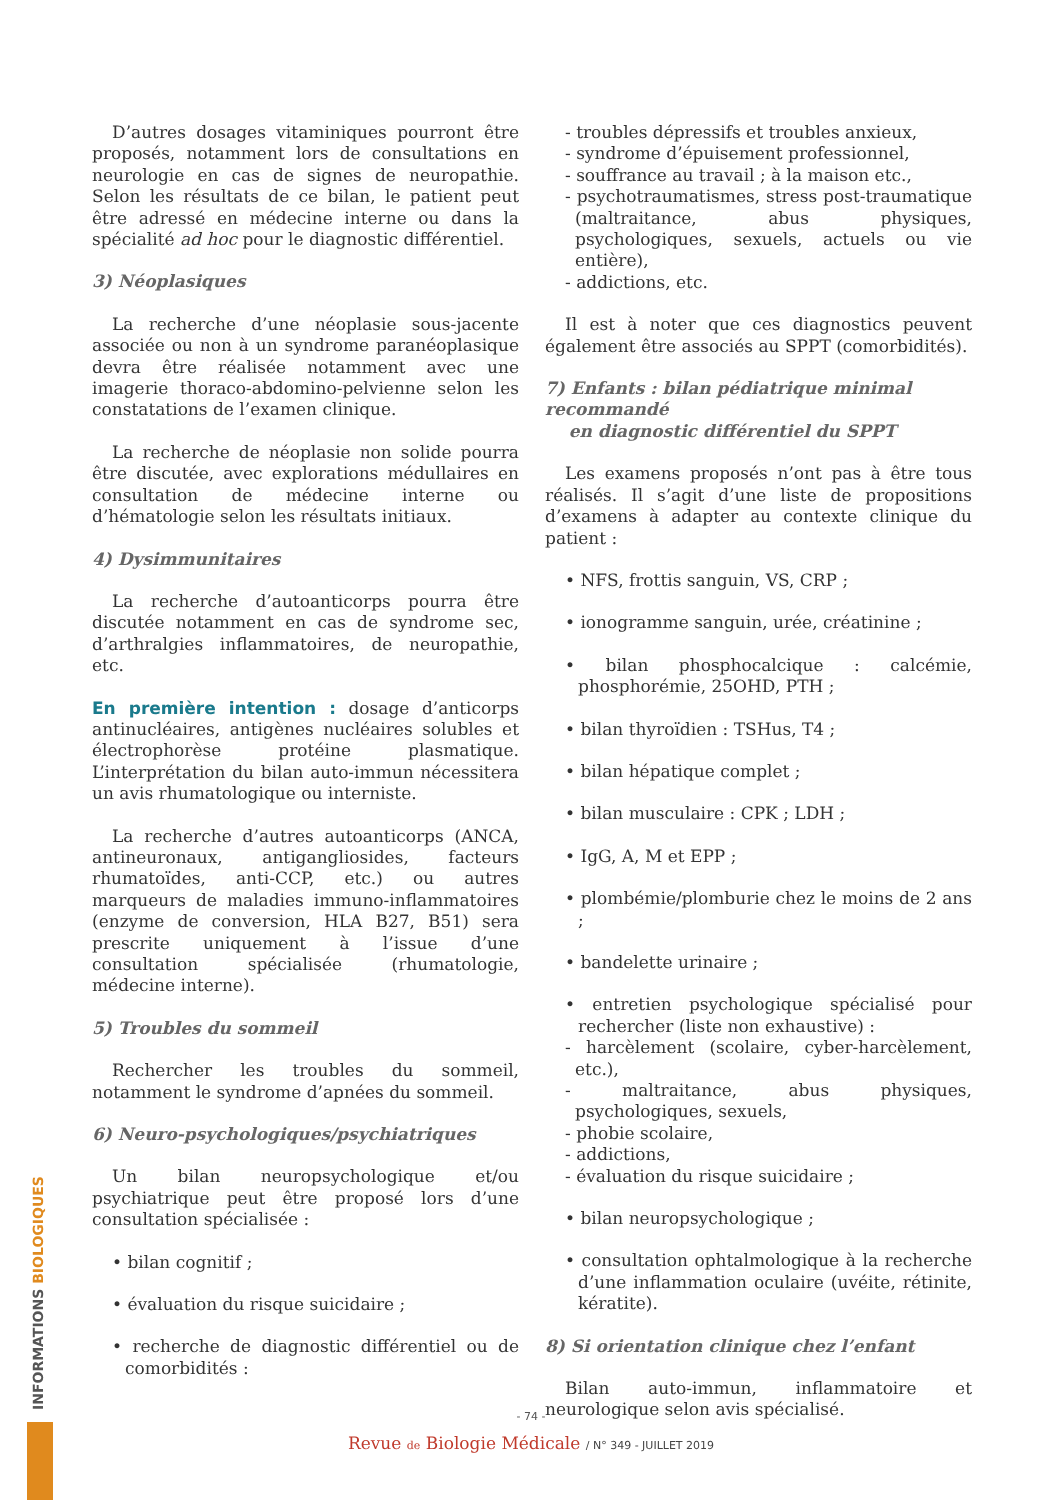D’autres dosages vitaminiques pourront être proposés, notamment lors de consultations en neurologie en cas de signes de neuropathie. Selon les résultats de ce bilan, le patient peut être adressé en médecine interne ou dans la spécialité ad hoc pour le diagnostic différentiel.
3) Néoplasiques
La recherche d’une néoplasie sous-jacente associée ou non à un syndrome paranéoplasique devra être réalisée notamment avec une imagerie thoraco-abdomino-pelvienne selon les constatations de l’examen clinique.
La recherche de néoplasie non solide pourra être discutée, avec explorations médullaires en consultation de médecine interne ou d’hématologie selon les résultats initiaux.
4) Dysimmunitaires
La recherche d’autoanticorps pourra être discutée notamment en cas de syndrome sec, d’arthralgies inflammatoires, de neuropathie, etc.
En première intention : dosage d’anticorps antinucléaires, antigènes nucléaires solubles et électrophorèse protéine plasmatique. L’interprétation du bilan auto-immun nécessitera un avis rhumatologique ou interniste.
La recherche d’autres autoanticorps (ANCA, antineuronaux, antigangliosides, facteurs rhumatoïdes, anti-CCP, etc.) ou autres marqueurs de maladies immuno-inflammatoires (enzyme de conversion, HLA B27, B51) sera prescrite uniquement à l’issue d’une consultation spécialisée (rhumatologie, médecine interne).
5) Troubles du sommeil
Rechercher les troubles du sommeil, notamment le syndrome d’apnées du sommeil.
6) Neuro-psychologiques/psychiatriques
Un bilan neuropsychologique et/ou psychiatrique peut être proposé lors d’une consultation spécialisée :
• bilan cognitif ;
• évaluation du risque suicidaire ;
• recherche de diagnostic différentiel ou de comorbidités :
- troubles dépressifs et troubles anxieux,
- syndrome d’épuisement professionnel,
- souffrance au travail ; à la maison etc.,
- psychotraumatismes, stress post-traumatique (maltraitance, abus physiques, psychologiques, sexuels, actuels ou vie entière),
- addictions, etc.
Il est à noter que ces diagnostics peuvent également être associés au SPPT (comorbidités).
7) Enfants : bilan pédiatrique minimal recommandé
en diagnostic différentiel du SPPT
Les examens proposés n’ont pas à être tous réalisés. Il s’agit d’une liste de propositions d’examens à adapter au contexte clinique du patient :
• NFS, frottis sanguin, VS, CRP ;
• ionogramme sanguin, urée, créatinine ;
• bilan phosphocalcique : calcémie, phosphorémie, 25OHD, PTH ;
• bilan thyroïdien : TSHus, T4 ;
• bilan hépatique complet ;
• bilan musculaire : CPK ; LDH ;
• IgG, A, M et EPP ;
• plombémie/plomburie chez le moins de 2 ans ;
• bandelette urinaire ;
• entretien psychologique spécialisé pour rechercher (liste non exhaustive) :
- harcèlement (scolaire, cyber-harcèlement, etc.),
- maltraitance, abus physiques, psychologiques, sexuels,
- phobie scolaire,
- addictions,
- évaluation du risque suicidaire ;
• bilan neuropsychologique ;
• consultation ophtalmologique à la recherche d’une inflammation oculaire (uvéite, rétinite, kératite).
8) Si orientation clinique chez l’enfant
Bilan auto-immun, inflammatoire et neurologique selon avis spécialisé.
INFORMATIONS BIOLOGIQUES
- 74 -
Revue de Biologie Médicale / N° 349 - JUILLET 2019